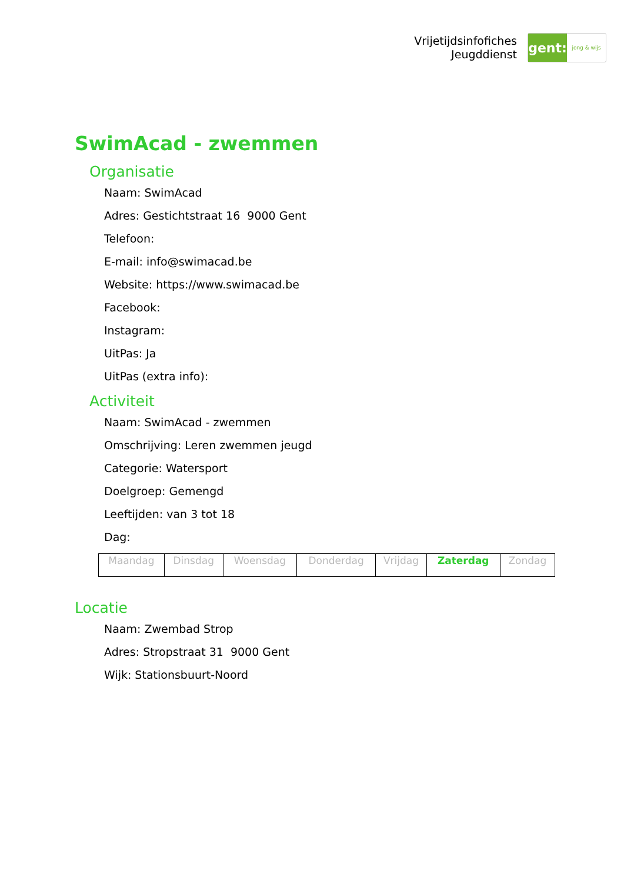Vrijetijdsinfofiches
Jeugddienst
gent:
jong & wijs
SwimAcad - zwemmen
Organisatie
Naam: SwimAcad
Adres: Gestichtstraat 16 9000 Gent
Telefoon:
E-mail: info@swimacad.be
Website: https://www.swimacad.be
Facebook:
Instagram:
UitPas: Ja
UitPas (extra info):
Activiteit
Naam: SwimAcad - zwemmen
Omschrijving: Leren zwemmen jeugd
Categorie: Watersport
Doelgroep: Gemengd
Leeftijden: van 3 tot 18
Dag:
| Maandag | Dinsdag | Woensdag | Donderdag | Vrijdag | Zaterdag | Zondag |
Locatie
Naam: Zwembad Strop
Adres: Stropstraat 31 9000 Gent
Wijk: Stationsbuurt-Noord